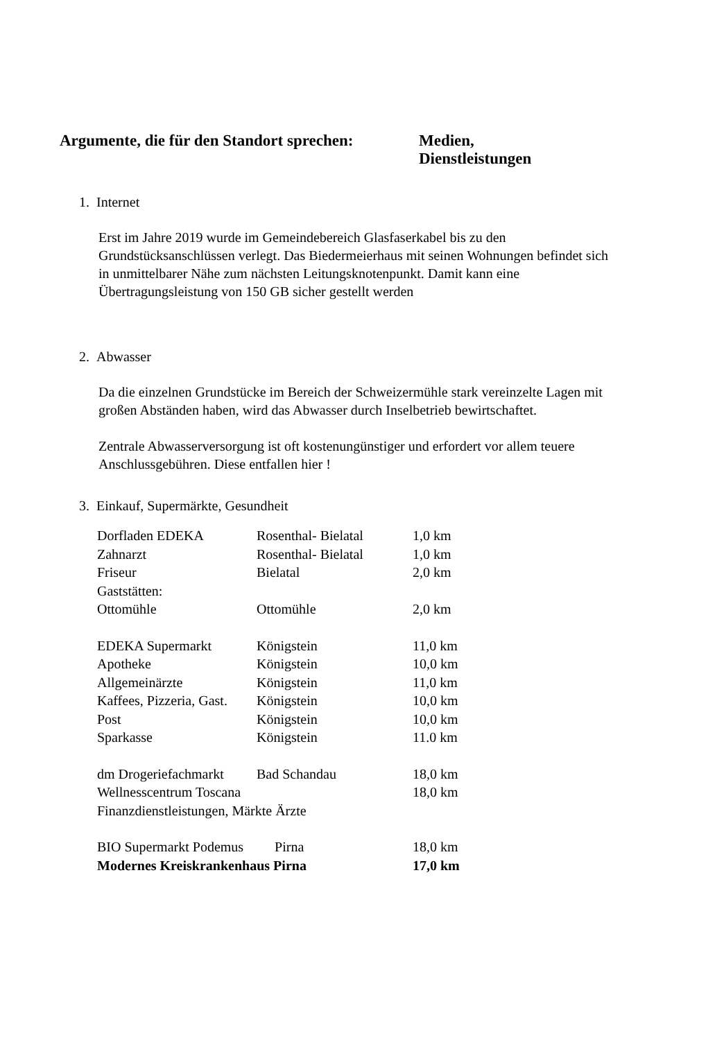Argumente, die für den Standort sprechen:
Medien,
Dienstleistungen
1. Internet
Erst im Jahre 2019 wurde im Gemeindebereich Glasfaserkabel bis zu den Grundstücksanschlüssen verlegt. Das Biedermeierhaus mit seinen Wohnungen befindet sich in unmittelbarer Nähe zum nächsten Leitungsknotenpunkt. Damit kann eine Übertragungsleistung von 150 GB sicher gestellt werden
2. Abwasser
Da die einzelnen Grundstücke im Bereich der Schweizermühle stark vereinzelte Lagen mit großen Abständen haben, wird das Abwasser durch Inselbetrieb bewirtschaftet.
Zentrale Abwasserversorgung ist oft kostenungünstiger und erfordert vor allem teuere Anschlussgebühren. Diese entfallen hier !
3. Einkauf, Supermärkte, Gesundheit
| Dorfladen EDEKA | Rosenthal- Bielatal | 1,0 km |
| Zahnarzt | Rosenthal- Bielatal | 1,0 km |
| Friseur | Bielatal | 2,0 km |
| Gaststätten: | | |
| Ottomühle | Ottomühle | 2,0 km |
| EDEKA Supermarkt | Königstein | 11,0 km |
| Apotheke | Königstein | 10,0 km |
| Allgemeinärzte | Königstein | 11,0 km |
| Kaffees, Pizzeria, Gast. | Königstein | 10,0 km |
| Post | Königstein | 10,0 km |
| Sparkasse | Königstein | 11.0 km |
| dm Drogeriefachmarkt | Bad Schandau | 18,0 km |
| Wellnesscentrum Toscana | | 18,0 km |
| Finanzdienstleistungen, Märkte Ärzte | | |
| BIO Supermarkt Podemus Pirna | | 18,0 km |
| Modernes Kreiskrankenhaus Pirna | | 17,0 km |